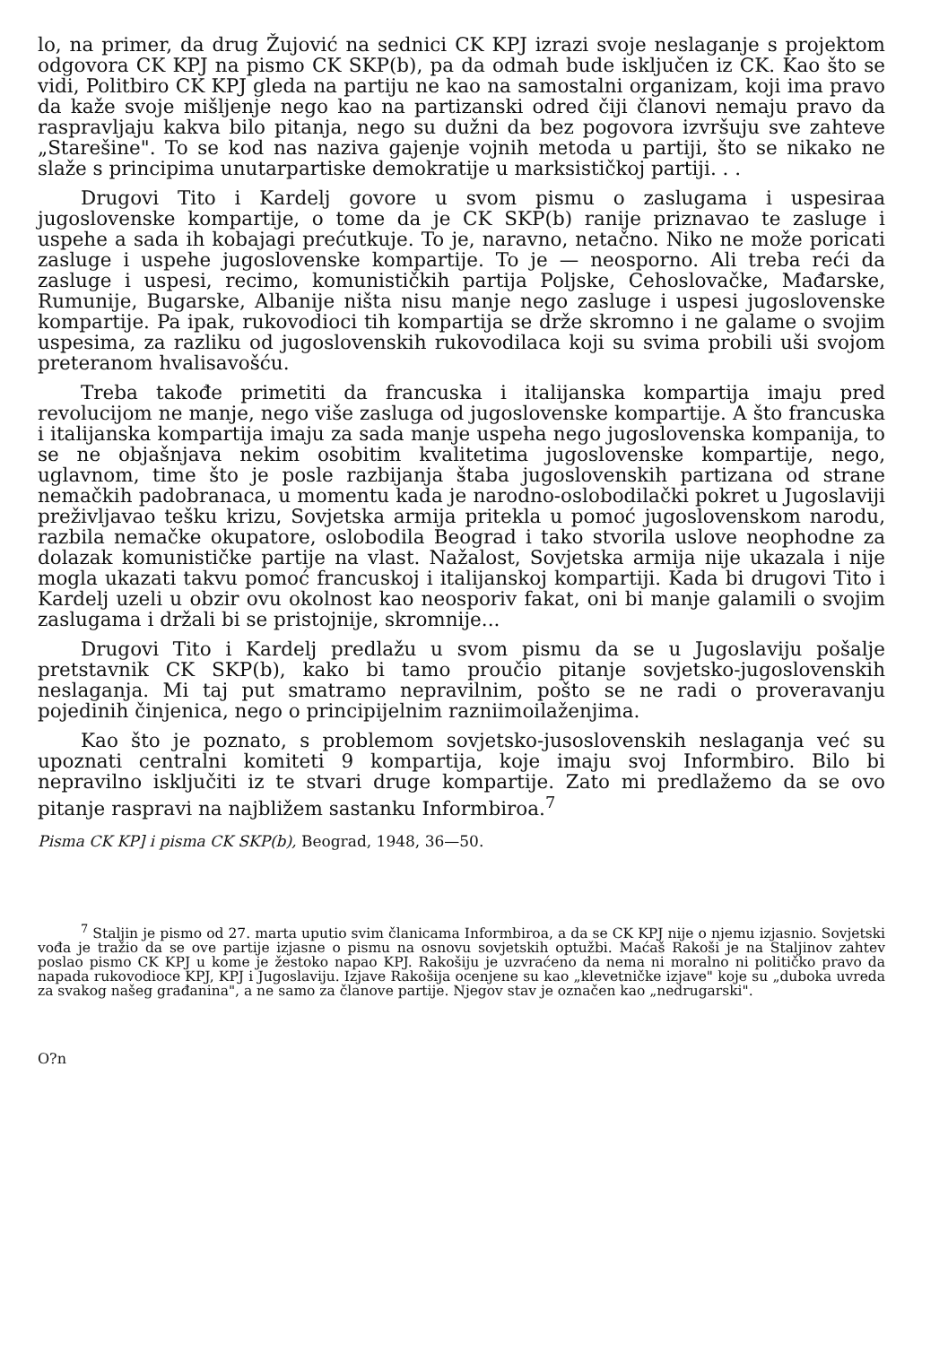lo, na primer, da drug Žujović na sednici CK KPJ izrazi svoje neslaganje s projektom odgovora CK KPJ na pismo CK SKP(b), pa da odmah bude isključen iz CK. Kao što se vidi, Politbiro CK KPJ gleda na partiju ne kao na samostalni organizam, koji ima pravo da kaže svoje mišljenje nego kao na partizanski odred čiji članovi nemaju pravo da raspravljaju kakva bilo pitanja, nego su dužni da bez pogovora izvršuju sve zahteve „Starešine". To se kod nas naziva gajenje vojnih metoda u partiji, što se nikako ne slaže s principima unutarpartiske demokratije u marksističkoj partiji. . .
Drugovi Tito i Kardelj govore u svom pismu o zaslugama i uspesiraa jugoslovenske kompartije, o tome da je CK SKP(b) ranije priznavao te zasluge i uspehe a sada ih kobajagi prećutkuje. To je, naravno, netačno. Niko ne može poricati zasluge i uspehe jugoslovenske kompartije. To je — neosporno. Ali treba reći da zasluge i uspesi, recimo, komunističkih partija Poljske, Cehoslovačke, Mađarske, Rumunije, Bugarske, Albanije ništa nisu manje nego zasluge i uspesi jugoslovenske kompartije. Pa ipak, rukovodioci tih kompartija se drže skromno i ne galame o svojim uspesima, za razliku od jugoslovenskih rukovodilaca koji su svima probili uši svojom preteranom hvalisavošću.
Treba takođe primetiti da francuska i italijanska kompartija imaju pred revolucijom ne manje, nego više zasluga od jugoslovenske kompartije. A što francuska i italijanska kompartija imaju za sada manje uspeha nego jugoslovenska kompanija, to se ne objašnjava nekim osobitim kvalitetima jugoslovenske kompartije, nego, uglavnom, time što je posle razbijanja štaba jugoslovenskih partizana od strane nemačkih padobranaca, u momentu kada je narodno-oslobodilački pokret u Jugoslaviji preživljavao tešku krizu, Sovjetska armija pritekla u pomoć jugoslovenskom narodu, razbila nemačke okupatore, oslobodila Beograd i tako stvorila uslove neophodne za dolazak komunističke partije na vlast. Nažalost, Sovjetska armija nije ukazala i nije mogla ukazati takvu pomoć francuskoj i italijanskoj kompartiji. Kada bi drugovi Tito i Kardelj uzeli u obzir ovu okolnost kao neosporiv fakat, oni bi manje galamili o svojim zaslugama i držali bi se pristojnije, skromnije...
Drugovi Tito i Kardelj predlažu u svom pismu da se u Jugoslaviju pošalje pretstavnik CK SKP(b), kako bi tamo proučio pitanje sovjetsko-jugoslovenskih neslaganja. Mi taj put smatramo nepravilnim, pošto se ne radi o proveravanju pojedinih činjenica, nego o principijelnim razniimoilaženjima.
Kao što je poznato, s problemom sovjetsko-jusoslovenskih neslaganja već su upoznati centralni komiteti 9 kompartija, koje imaju svoj Informbiro. Bilo bi nepravilno isključiti iz te stvari druge kompartije. Zato mi predlažemo da se ovo pitanje raspravi na najbližem sastanku Informbiroa.<sup>7</sup>
Pisma CK KP] i pisma CK SKP(b), Beograd, 1948, 36—50.
<sup>7</sup> Staljin je pismo od 27. marta uputio svim članicama Informbiroa, a da se CK KPJ nije o njemu izjasnio. Sovjetski vođa je tražio da se ove partije izjasne o pismu na osnovu sovjetskih optužbi. Maćaš Rakoši je na Staljinov zahtev poslao pismo CK KPJ u kome je žestoko napao KPJ. Rakošiju je uzvraćeno da nema ni moralno ni političko pravo da napada rukovodioce KPJ, KPJ i Jugoslaviju. Izjave Rakošija ocenjene su kao „klevetničke izjave" koje su „duboka uvreda za svakog našeg građanina", a ne samo za članove partije. Njegov stav je označen kao „nedrugarski".
O?n